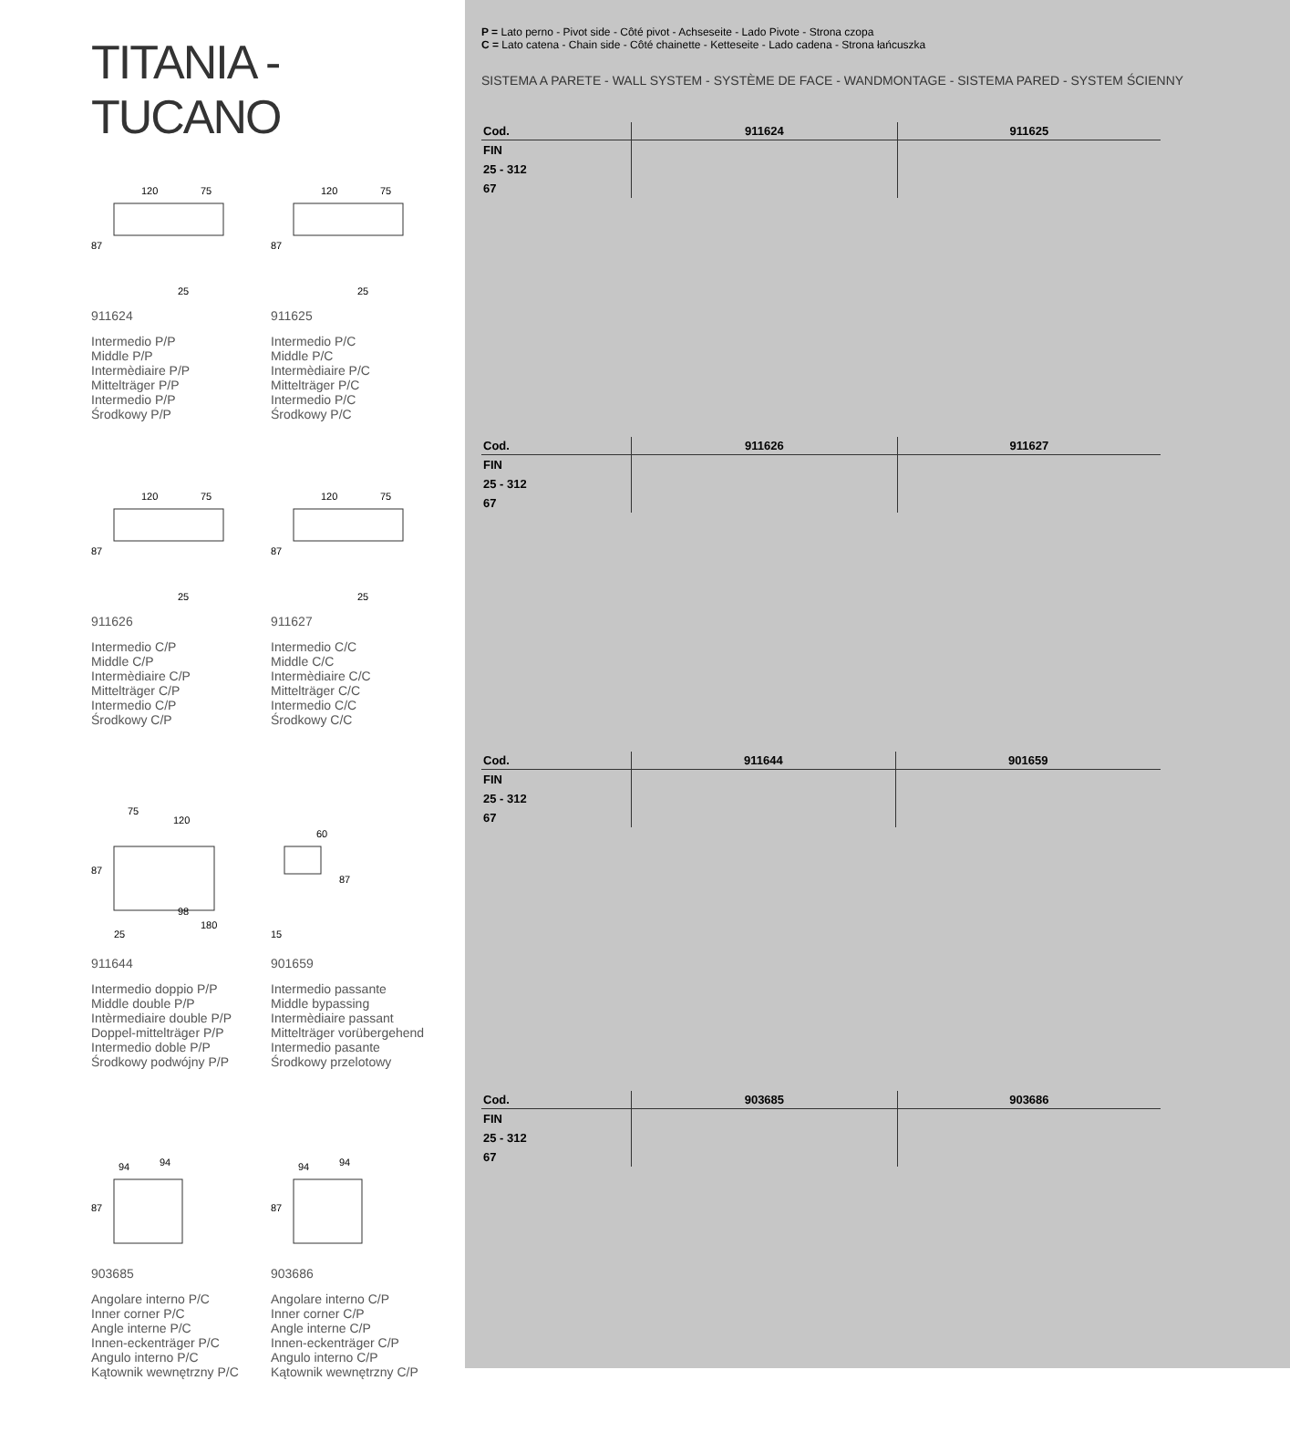TITANIA - TUCANO
120
75
87
25
911624
Intermedio P/P
Middle P/P
Intermèdiaire P/P
Mittelträger P/P
Intermedio P/P
Środkowy P/P
120
75
87
25
911625
Intermedio P/C
Middle P/C
Intermèdiaire P/C
Mittelträger P/C
Intermedio P/C
Środkowy P/C
120
75
87
25
911626
Intermedio C/P
Middle C/P
Intermèdiaire C/P
Mittelträger C/P
Intermedio C/P
Środkowy C/P
120
75
87
25
911627
Intermedio C/C
Middle C/C
Intermèdiaire C/C
Mittelträger C/C
Intermedio C/C
Środkowy C/C
75
120
87
98
180
25
911644
Intermedio doppio P/P
Middle double P/P
Intèrmediaire double P/P
Doppel-mittelträger P/P
Intermedio doble P/P
Środkowy podwójny P/P
60
87
15
901659
Intermedio passante
Middle bypassing
Intermèdiaire passant
Mittelträger vorübergehend
Intermedio pasante
Środkowy przelotowy
94
94
87
903685
Angolare interno P/C
Inner corner P/C
Angle interne P/C
Innen-eckenträger P/C
Angulo interno P/C
Kątownik wewnętrzny P/C
94
94
87
903686
Angolare interno C/P
Inner corner C/P
Angle interne C/P
Innen-eckenträger C/P
Angulo interno C/P
Kątownik wewnętrzny C/P
P = Lato perno - Pivot side - Côté pivot - Achseseite - Lado Pivote - Strona czopa
C = Lato catena - Chain side - Côté chainette - Ketteseite - Lado cadena - Strona łańcuszka
SISTEMA A PARETE - WALL SYSTEM - SYSTÈME DE FACE - WANDMONTAGE - SISTEMA PARED - SYSTEM ŚCIENNY
| Cod. | 911624 | 911625 |
| --- | --- | --- |
| FIN | | |
| 25 - 312 | | |
| 67 | | |
| Cod. | 911626 | 911627 |
| --- | --- | --- |
| FIN | | |
| 25 - 312 | | |
| 67 | | |
| Cod. | 911644 | 901659 |
| --- | --- | --- |
| FIN | | |
| 25 - 312 | | |
| 67 | | |
| Cod. | 903685 | 903686 |
| --- | --- | --- |
| FIN | | |
| 25 - 312 | | |
| 67 | | |